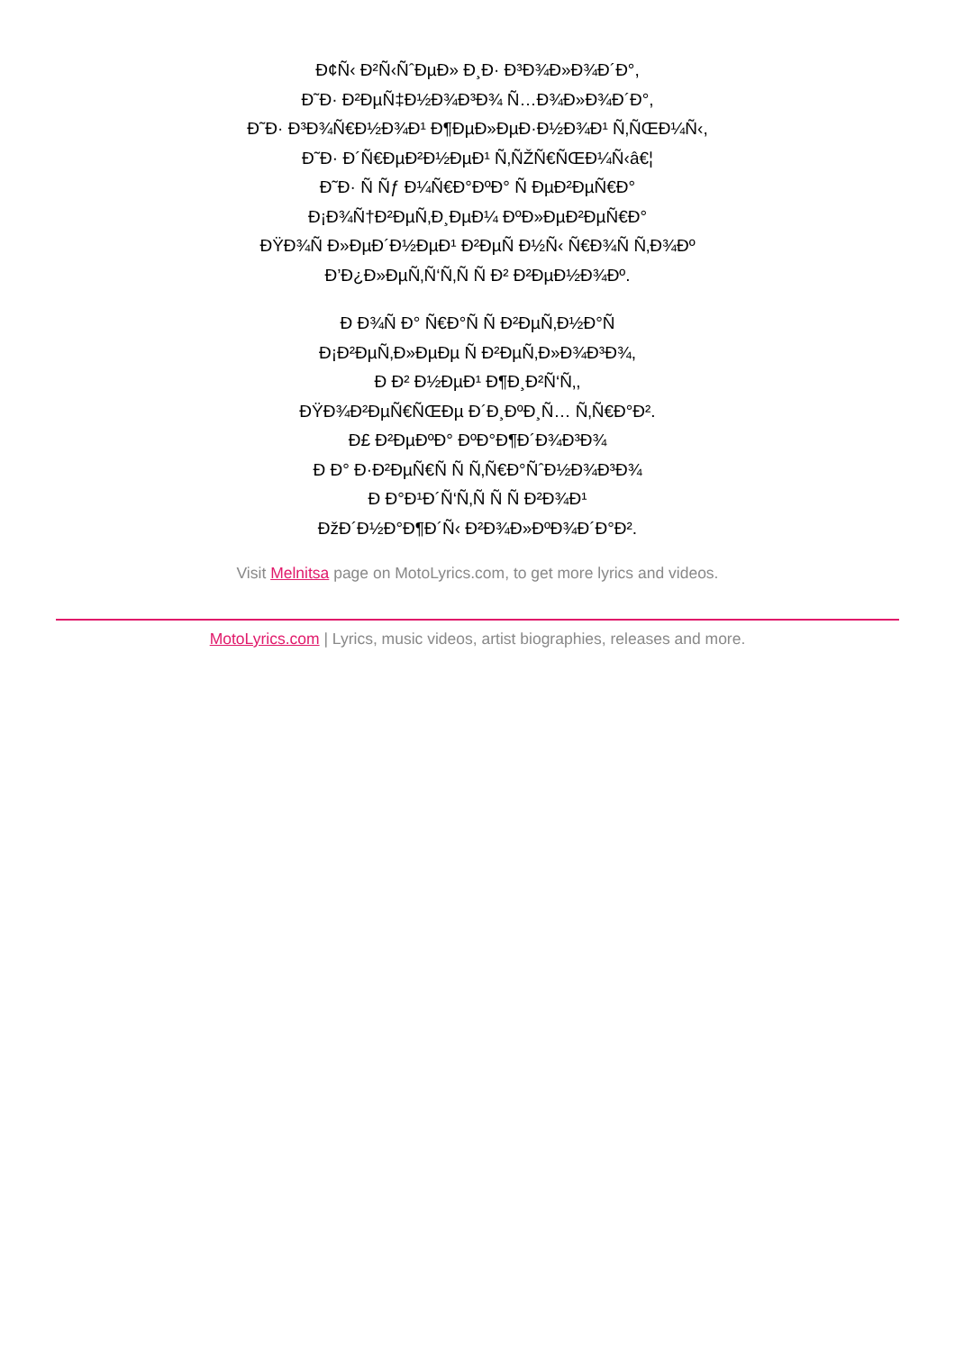Ð¢Ñ‹ Ð²Ñ‹ÑˆÐµÐ» Ð¸Ð· Ð³Ð¾Ð»Ð¾Ð´Ð°,
Ð˜Ð· Ð²ÐµÑ‡Ð½Ð¾Ð³Ð¾ Ñ…Ð¾Ð»Ð¾Ð´Ð°,
Ð˜Ð· Ð³Ð¾Ñ€Ð½Ð¾Ð¹ Ð¶ÐµÐ»ÐµÐ·Ð½Ð¾Ð¹ Ñ‚ÑŒÐ¼Ñ‹,
Ð˜Ð· Ð´Ñ€ÐµÐ²Ð½ÐµÐ¹ Ñ‚ÑŽÑ€ÑŒÐ¼Ñ‹â€¦
Ð˜Ð· Ñ Ñƒ Ð¼Ñ€Ð°ÐºÐ° Ñ ÐµÐ²ÐµÑ€Ð°
Ð¡Ð¾Ñ†Ð²ÐµÑ‚Ð¸ÐµÐ¼ ÐºÐ»ÐµÐ²ÐµÑ€Ð°
ÐŸÐ¾Ñ Ð»ÐµÐ´Ð½ÐµÐ¹ Ð²ÐµÑ Ð½Ñ‹ Ñ€Ð¾Ñ Ñ‚Ð¾Ðº
Ð’Ð¿Ð»ÐµÑ‚Ñ‘Ñ‚Ñ Ñ Ð² Ð²ÐµÐ½Ð¾Ðº.
Ð Ð¾Ñ Ð° Ñ€Ð°Ñ Ñ Ð²ÐµÑ‚Ð½Ð°Ñ
Ð¡Ð²ÐµÑ‚Ð»ÐµÐµ Ñ Ð²ÐµÑ‚Ð»Ð¾Ð³Ð¾,
Ð Ð² Ð½ÐµÐ¹ Ð¶Ð¸Ð²Ñ‘Ñ‚,
ÐŸÐ¾Ð²ÐµÑ€ÑŒÐµ Ð´Ð¸ÐºÐ¸Ñ… Ñ‚Ñ€Ð°Ð².
Ð£ Ð²ÐµÐºÐ° ÐºÐ°Ð¶Ð´Ð¾Ð³Ð¾
Ð Ð° Ð·Ð²ÐµÑ€Ñ Ñ Ñ‚Ñ€Ð°ÑˆÐ½Ð¾Ð³Ð¾
Ð Ð°Ð¹Ð´Ñ‘Ñ‚Ñ Ñ Ñ Ð²Ð¾Ð¹
ÐžÐ´Ð½Ð°Ð¶Ð´Ñ‹ Ð²Ð¾Ð»ÐºÐ¾Ð´Ð°Ð².
Visit Melnitsa page on MotoLyrics.com, to get more lyrics and videos.
MotoLyrics.com | Lyrics, music videos, artist biographies, releases and more.